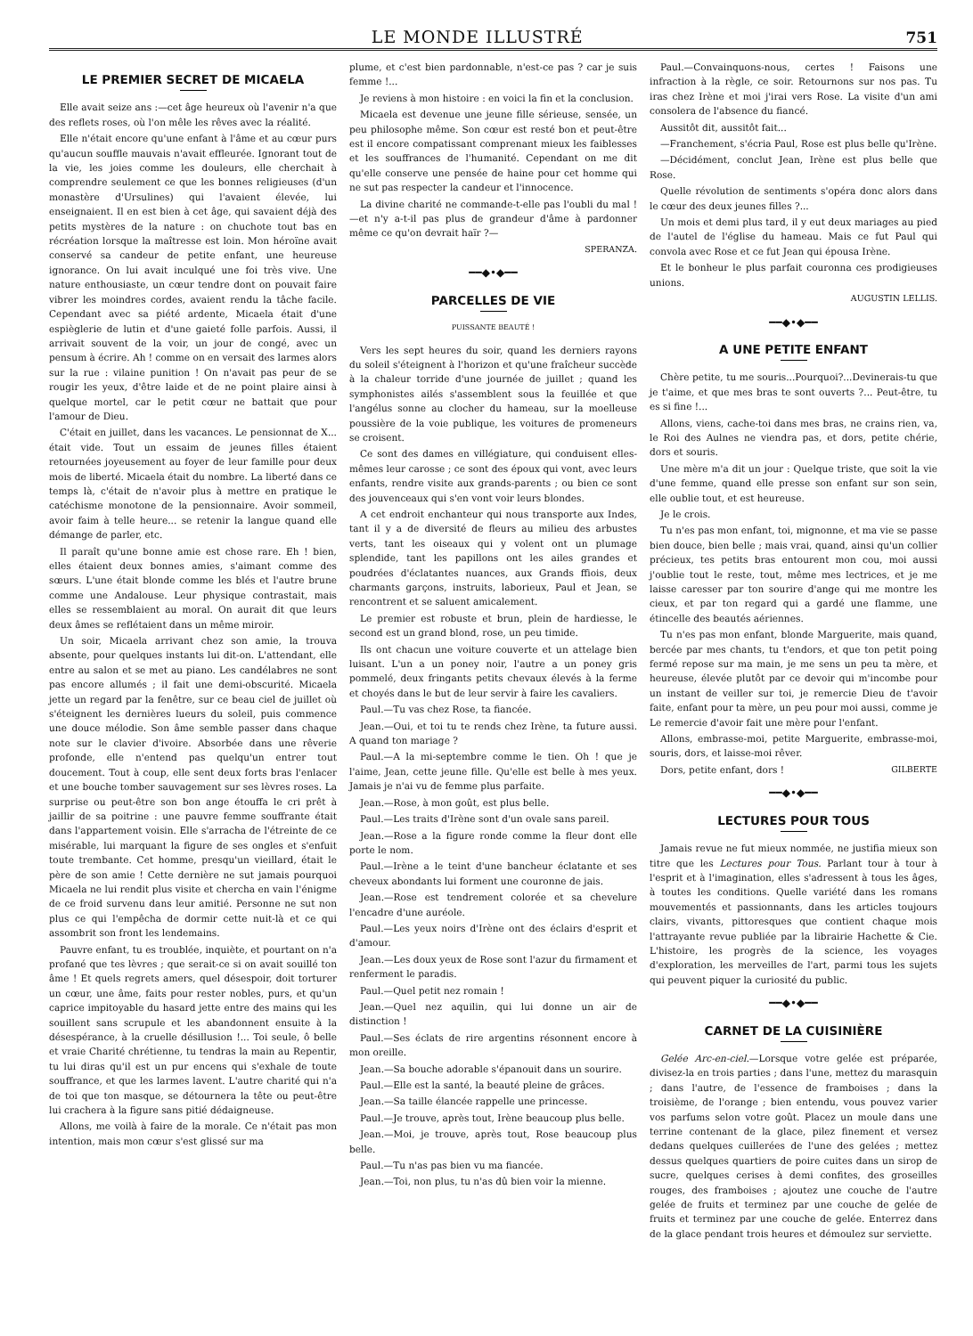LE MONDE ILLUSTRÉ 751
LE PREMIER SECRET DE MICAELA
Elle avait seize ans :—cet âge heureux où l'avenir n'a que des reflets roses, où l'on mêle les rêves avec la réalité.
Elle n'était encore qu'une enfant à l'âme et au cœur purs qu'aucun souffle mauvais n'avait effleurée. Ignorant tout de la vie, les joies comme les douleurs, elle cherchait à comprendre seulement ce que les bonnes religieuses (d'un monastère d'Ursulines) qui l'avaient élevée, lui enseignaient. Il en est bien à cet âge, qui savaient déjà des petits mystères de la nature : on chuchote tout bas en récréation lorsque la maîtresse est loin. Mon héroïne avait conservé sa candeur de petite enfant, une heureuse ignorance. On lui avait inculqué une foi très vive. Une nature enthousiaste, un cœur tendre dont on pouvait faire vibrer les moindres cordes, avaient rendu la tâche facile. Cependant avec sa piété ardente, Micaela était d'une espièglerie de lutin et d'une gaieté folle parfois. Aussi, il arrivait souvent de la voir, un jour de congé, avec un pensum à écrire. Ah ! comme on en versait des larmes alors sur la rue : vilaine punition ! On n'avait pas peur de se rougir les yeux, d'être laide et de ne point plaire ainsi à quelque mortel, car le petit cœur ne battait que pour l'amour de Dieu.
C'était en juillet, dans les vacances. Le pensionnat de X... était vide. Tout un essaim de jeunes filles étaient retournées joyeusement au foyer de leur famille pour deux mois de liberté. Micaela était du nombre. La liberté dans ce temps là, c'était de n'avoir plus à mettre en pratique le catéchisme monotone de la pensionnaire. Avoir sommeil, avoir faim à telle heure... se retenir la langue quand elle démange de parler, etc.
Il paraît qu'une bonne amie est chose rare. Eh ! bien, elles étaient deux bonnes amies, s'aimant comme des sœurs. L'une était blonde comme les blés et l'autre brune comme une Andalouse. Leur physique contrastait, mais elles se ressemblaient au moral. On aurait dit que leurs deux âmes se reflétaient dans un même miroir.
Un soir, Micaela arrivant chez son amie, la trouva absente, pour quelques instants lui dit-on. L'attendant, elle entre au salon et se met au piano. Les candélabres ne sont pas encore allumés ; il fait une demi-obscurité. Micaela jette un regard par la fenêtre, sur ce beau ciel de juillet où s'éteignent les dernières lueurs du soleil, puis commence une douce mélodie. Son âme semble passer dans chaque note sur le clavier d'ivoire. Absorbée dans une rêverie profonde, elle n'entend pas quelqu'un entrer tout doucement. Tout à coup, elle sent deux forts bras l'enlacer et une bouche tomber sauvagement sur ses lèvres roses. La surprise ou peut-être son bon ange étouffa le cri prêt à jaillir de sa poitrine : une pauvre femme souffrante était dans l'appartement voisin. Elle s'arracha de l'étreinte de ce misérable, lui marquant la figure de ses ongles et s'enfuit toute trembante. Cet homme, presqu'un vieillard, était le père de son amie ! Cette dernière ne sut jamais pourquoi Micaela ne lui rendit plus visite et chercha en vain l'énigme de ce froid survenu dans leur amitié. Personne ne sut non plus ce qui l'empêcha de dormir cette nuit-là et ce qui assombrit son front les lendemains.
Pauvre enfant, tu es troublée, inquiète, et pourtant on n'a profané que tes lèvres ; que serait-ce si on avait souillé ton âme ! Et quels regrets amers, quel désespoir, doit torturer un cœur, une âme, faits pour rester nobles, purs, et qu'un caprice impitoyable du hasard jette entre des mains qui les souillent sans scrupule et les abandonnent ensuite à la désespérance, à la cruelle désillusion !... Toi seule, ô belle et vraie Charité chrétienne, tu tendras la main au Repentir, tu lui diras qu'il est un pur encens qui s'exhale de toute souffrance, et que les larmes lavent. L'autre charité qui n'a de toi que ton masque, se détournera la tête ou peut-être lui crachera à la figure sans pitié dédaigneuse.
Allons, me voilà à faire de la morale. Ce n'était pas mon intention, mais mon cœur s'est glissé sur ma
plume, et c'est bien pardonnable, n'est-ce pas ? car je suis femme !...
Je reviens à mon histoire : en voici la fin et la conclusion.
Micaela est devenue une jeune fille sérieuse, sensée, un peu philosophe même. Son cœur est resté bon et peut-être est il encore compatissant comprenant mieux les faiblesses et les souffrances de l'humanité. Cependant on me dit qu'elle conserve une pensée de haine pour cet homme qui ne sut pas respecter la candeur et l'innocence.
La divine charité ne commande-t-elle pas l'oubli du mal !—et n'y a-t-il pas plus de grandeur d'âme à pardonner même ce qu'on devrait haïr ?—
SPERANZA.
━━◆•◆━━
PARCELLES DE VIE
PUISSANTE BEAUTÉ !
Vers les sept heures du soir, quand les derniers rayons du soleil s'éteignent à l'horizon et qu'une fraîcheur succède à la chaleur torride d'une journée de juillet ; quand les symphonistes ailés s'assemblent sous la feuillée et que l'angélus sonne au clocher du hameau, sur la moelleuse poussière de la voie publique, les voitures de promeneurs se croisent.
Ce sont des dames en villégiature, qui conduisent elles-mêmes leur carosse ; ce sont des époux qui vont, avec leurs enfants, rendre visite aux grands-parents ; ou bien ce sont des jouvenceaux qui s'en vont voir leurs blondes.
A cet endroit enchanteur qui nous transporte aux Indes, tant il y a de diversité de fleurs au milieu des arbustes verts, tant les oiseaux qui y volent ont un plumage splendide, tant les papillons ont les ailes grandes et poudrées d'éclatantes nuances, aux Grands ffiois, deux charmants garçons, instruits, laborieux, Paul et Jean, se rencontrent et se saluent amicalement.
Le premier est robuste et brun, plein de hardiesse, le second est un grand blond, rose, un peu timide.
Ils ont chacun une voiture couverte et un attelage bien luisant. L'un a un poney noir, l'autre a un poney gris pommelé, deux fringants petits chevaux élevés à la ferme et choyés dans le but de leur servir à faire les cavaliers.
Paul.—Tu vas chez Rose, ta fiancée.
Jean.—Oui, et toi tu te rends chez Irène, ta future aussi. A quand ton mariage ?
Paul.—A la mi-septembre comme le tien. Oh ! que je l'aime, Jean, cette jeune fille. Qu'elle est belle à mes yeux. Jamais je n'ai vu de femme plus parfaite.
Jean.—Rose, à mon goût, est plus belle.
Paul.—Les traits d'Irène sont d'un ovale sans pareil.
Jean.—Rose a la figure ronde comme la fleur dont elle porte le nom.
Paul.—Irène a le teint d'une bancheur éclatante et ses cheveux abondants lui forment une couronne de jais.
Jean.—Rose est tendrement colorée et sa chevelure l'encadre d'une auréole.
Paul.—Les yeux noirs d'Irène ont des éclairs d'esprit et d'amour.
Jean.—Les doux yeux de Rose sont l'azur du firmament et renferment le paradis.
Paul.—Quel petit nez romain !
Jean.—Quel nez aquilin, qui lui donne un air de distinction !
Paul.—Ses éclats de rire argentins résonnent encore à mon oreille.
Jean.—Sa bouche adorable s'épanouit dans un sourire.
Paul.—Elle est la santé, la beauté pleine de grâces.
Jean.—Sa taille élancée rappelle une princesse.
Paul.—Je trouve, après tout, Irène beaucoup plus belle.
Jean.—Moi, je trouve, après tout, Rose beaucoup plus belle.
Paul.—Tu n'as pas bien vu ma fiancée.
Jean.—Toi, non plus, tu n'as dû bien voir la mienne.
Paul.—Convainquons-nous, certes ! Faisons une infraction à la règle, ce soir. Retournons sur nos pas. Tu iras chez Irène et moi j'irai vers Rose. La visite d'un ami consolera de l'absence du fiancé.
Aussitôt dit, aussitôt fait...
—Franchement, s'écria Paul, Rose est plus belle qu'Irène.
—Décidément, conclut Jean, Irène est plus belle que Rose.
Quelle révolution de sentiments s'opéra donc alors dans le cœur des deux jeunes filles ?...
Un mois et demi plus tard, il y eut deux mariages au pied de l'autel de l'église du hameau. Mais ce fut Paul qui convola avec Rose et ce fut Jean qui épousa Irène.
Et le bonheur le plus parfait couronna ces prodigieuses unions.
AUGUSTIN LELLIS.
━━◆•◆━━
A UNE PETITE ENFANT
Chère petite, tu me souris...Pourquoi?...Devinerais-tu que je t'aime, et que mes bras te sont ouverts ?... Peut-être, tu es si fine !...
Allons, viens, cache-toi dans mes bras, ne crains rien, va, le Roi des Aulnes ne viendra pas, et dors, petite chérie, dors et souris.
Une mère m'a dit un jour : Quelque triste, que soit la vie d'une femme, quand elle presse son enfant sur son sein, elle oublie tout, et est heureuse.
Je le crois.
Tu n'es pas mon enfant, toi, mignonne, et ma vie se passe bien douce, bien belle ; mais vrai, quand, ainsi qu'un collier précieux, tes petits bras entourent mon cou, moi aussi j'oublie tout le reste, tout, même mes lectrices, et je me laisse caresser par ton sourire d'ange qui me montre les cieux, et par ton regard qui a gardé une flamme, une étincelle des beautés aériennes.
Tu n'es pas mon enfant, blonde Marguerite, mais quand, bercée par mes chants, tu t'endors, et que ton petit poing fermé repose sur ma main, je me sens un peu ta mère, et heureuse, élevée plutôt par ce devoir qui m'incombe pour un instant de veiller sur toi, je remercie Dieu de t'avoir faite, enfant pour ta mère, un peu pour moi aussi, comme je Le remercie d'avoir fait une mère pour l'enfant.
Allons, embrasse-moi, petite Marguerite, embrasse-moi, souris, dors, et laisse-moi rêver.
Dors, petite enfant, dors ! GILBERTE
━━◆•◆━━
LECTURES POUR TOUS
Jamais revue ne fut mieux nommée, ne justifia mieux son titre que les Lectures pour Tous. Parlant tour à tour à l'esprit et à l'imagination, elles s'adressent à tous les âges, à toutes les conditions. Quelle variété dans les romans mouvementés et passionnants, dans les articles toujours clairs, vivants, pittoresques que contient chaque mois l'attrayante revue publiée par la librairie Hachette & Cie. L'histoire, les progrès de la science, les voyages d'exploration, les merveilles de l'art, parmi tous les sujets qui peuvent piquer la curiosité du public.
━━◆•◆━━
CARNET DE LA CUISINIÈRE
Gelée Arc-en-ciel.—Lorsque votre gelée est préparée, divisez-la en trois parties ; dans l'une, mettez du marasquin ; dans l'autre, de l'essence de framboises ; dans la troisième, de l'orange ; bien entendu, vous pouvez varier vos parfums selon votre goût. Placez un moule dans une terrine contenant de la glace, pilez finement et versez dedans quelques cuillerées de l'une des gelées ; mettez dessus quelques quartiers de poire cuites dans un sirop de sucre, quelques cerises à demi confites, des groseilles rouges, des framboises ; ajoutez une couche de l'autre gelée de fruits et terminez par une couche de gelée de fruits et terminez par une couche de gelée. Enterrez dans de la glace pendant trois heures et démoulez sur serviette.